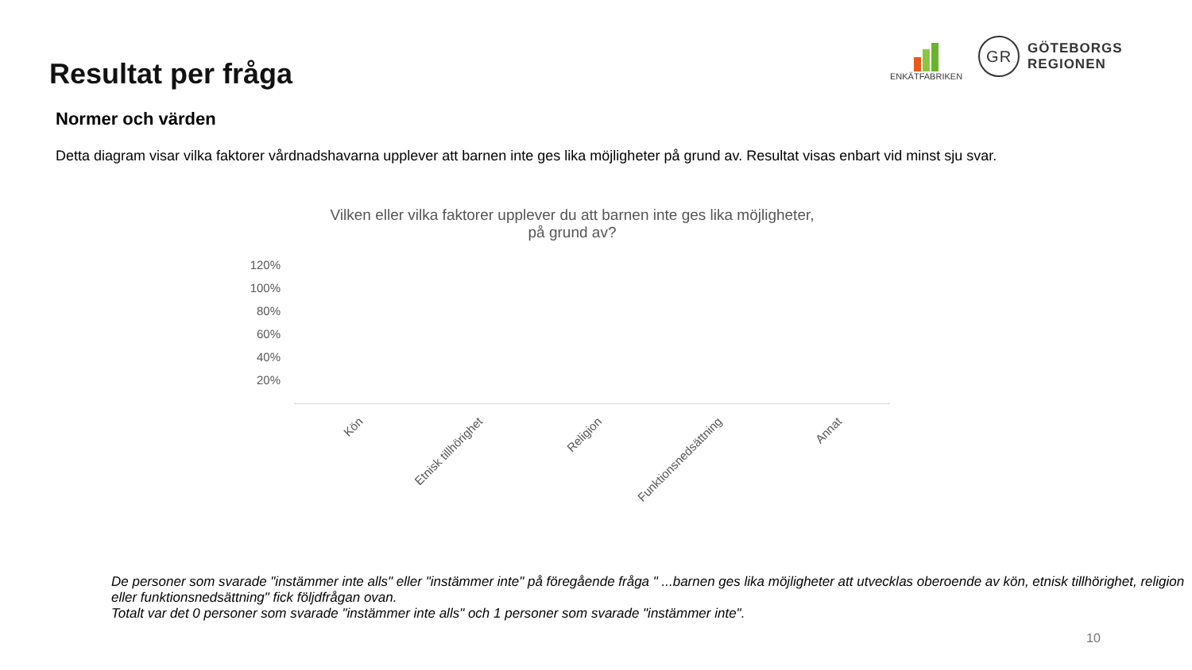Resultat per fråga
ENKÄTFABRIKEN
GR
GÖTEBORGS
REGIONEN
Normer och värden
Detta diagram visar vilka faktorer vårdnadshavarna upplever att barnen inte ges lika möjligheter på grund av. Resultat visas enbart vid minst sju svar.
Vilken eller vilka faktorer upplever du att barnen inte ges lika möjligheter,
på grund av?
120%
100%
80%
60%
40%
20%
Kön Etnisk tillhörighet Religion Funktionsnedsättning Annat
De personer som svarade "instämmer inte alls" eller "instämmer inte" på föregående fråga " ...barnen ges lika möjligheter att utvecklas oberoende av kön, etnisk tillhörighet, religion eller funktionsnedsättning" fick följdfrågan ovan.
Totalt var det 0 personer som svarade "instämmer inte alls" och 1 personer som svarade "instämmer inte".
10